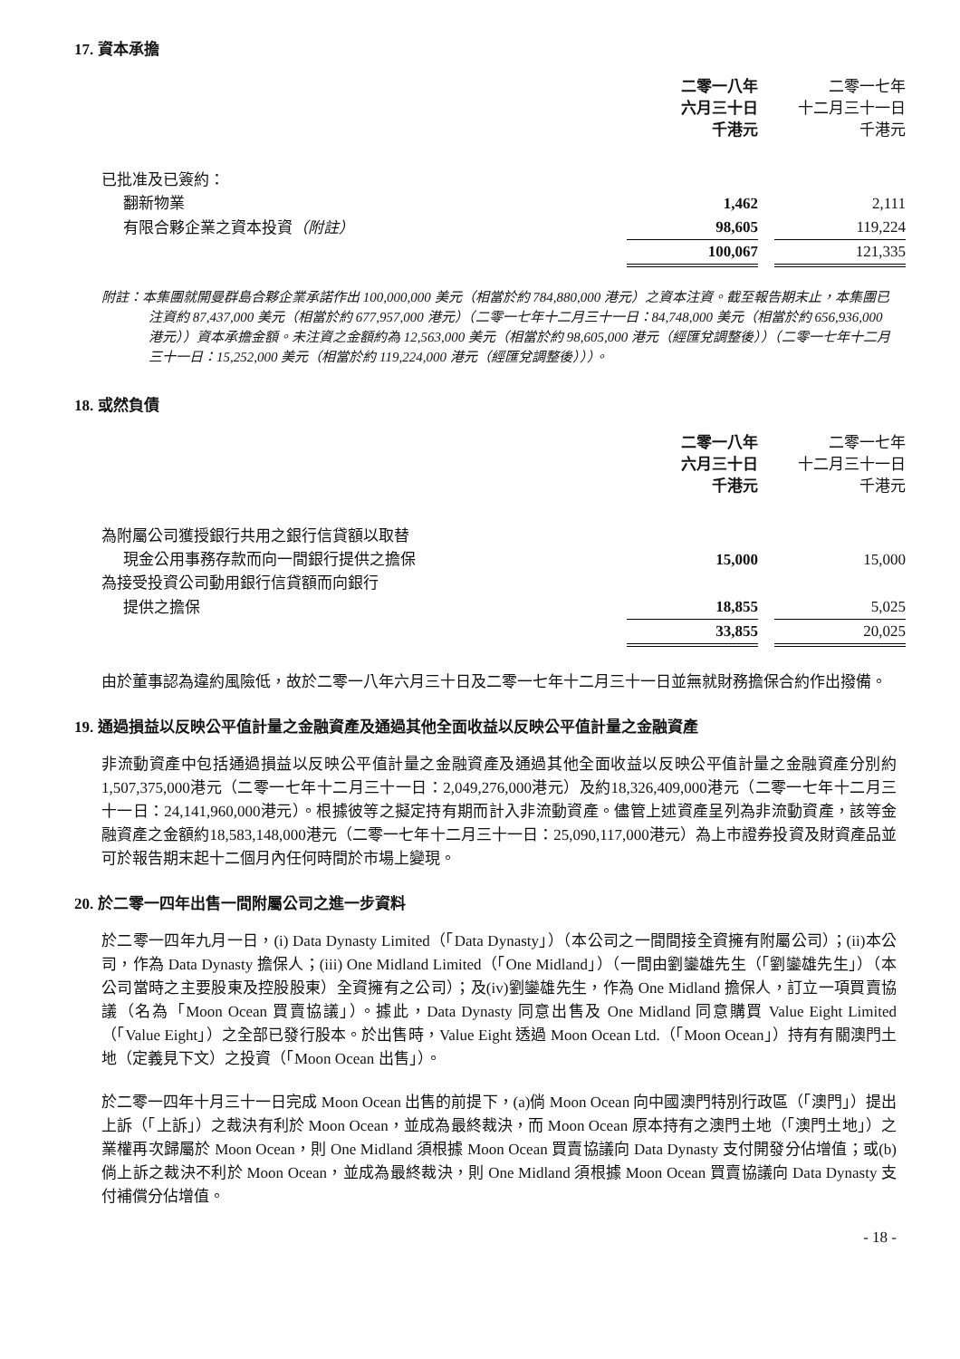17. 資本承擔
| | 二零一八年 六月三十日 千港元 | | 二零一七年 十二月三十一日 千港元 |
| 已批准及已簽約： | | | |
| 翻新物業 | 1,462 | | 2,111 |
| 有限合夥企業之資本投資 （附註） | 98,605 | | 119,224 |
| | 100,067 | | 121,335 |
附註：本集團就開曼群島合夥企業承諾作出 100,000,000 美元（相當於約 784,880,000 港元）之資本注資。截至報告期末止，本集團已注資約 87,437,000 美元（相當於約 677,957,000 港元）（二零一七年十二月三十一日：84,748,000 美元（相當於約 656,936,000 港元））資本承擔金額。未注資之金額約為 12,563,000 美元（相當於約 98,605,000 港元（經匯兌調整後））（二零一七年十二月三十一日：15,252,000 美元（相當於約 119,224,000 港元（經匯兌調整後）））。
18. 或然負債
| | 二零一八年 六月三十日 千港元 | | 二零一七年 十二月三十一日 千港元 |
| 為附屬公司獲授銀行共用之銀行信貸額以取替 | | | |
| 現金公用事務存款而向一間銀行提供之擔保 | 15,000 | | 15,000 |
| 為接受投資公司動用銀行信貸額而向銀行 | | | |
| 提供之擔保 | 18,855 | | 5,025 |
| | 33,855 | | 20,025 |
由於董事認為違約風險低，故於二零一八年六月三十日及二零一七年十二月三十一日並無就財務擔保合約作出撥備。
19. 通過損益以反映公平值計量之金融資產及通過其他全面收益以反映公平值計量之金融資產
非流動資產中包括通過損益以反映公平值計量之金融資產及通過其他全面收益以反映公平值計量之金融資產分別約1,507,375,000港元（二零一七年十二月三十一日：2,049,276,000港元）及約18,326,409,000港元（二零一七年十二月三十一日：24,141,960,000港元）。根據彼等之擬定持有期而計入非流動資產。儘管上述資產呈列為非流動資產，該等金融資產之金額約18,583,148,000港元（二零一七年十二月三十一日：25,090,117,000港元）為上市證券投資及財資產品並可於報告期末起十二個月內任何時間於市場上變現。
20. 於二零一四年出售一間附屬公司之進一步資料
於二零一四年九月一日，(i) Data Dynasty Limited（「Data Dynasty」）（本公司之一間間接全資擁有附屬公司）；(ii)本公司，作為 Data Dynasty 擔保人；(iii) One Midland Limited（「One Midland」）（一間由劉鑾雄先生（「劉鑾雄先生」）（本公司當時之主要股東及控股股東）全資擁有之公司）；及(iv)劉鑾雄先生，作為 One Midland 擔保人，訂立一項買賣協議（名為「Moon Ocean 買賣協議」）。據此，Data Dynasty 同意出售及 One Midland 同意購買 Value Eight Limited（「Value Eight」）之全部已發行股本。於出售時，Value Eight 透過 Moon Ocean Ltd.（「Moon Ocean」）持有有關澳門土地（定義見下文）之投資（「Moon Ocean 出售」）。
於二零一四年十月三十一日完成 Moon Ocean 出售的前提下，(a)倘 Moon Ocean 向中國澳門特別行政區（「澳門」）提出上訴（「上訴」）之裁決有利於 Moon Ocean，並成為最終裁決，而 Moon Ocean 原本持有之澳門土地（「澳門土地」）之業權再次歸屬於 Moon Ocean，則 One Midland 須根據 Moon Ocean 買賣協議向 Data Dynasty 支付開發分佔增值；或(b)倘上訴之裁決不利於 Moon Ocean，並成為最終裁決，則 One Midland 須根據 Moon Ocean 買賣協議向 Data Dynasty 支付補償分佔增值。
- 18 -